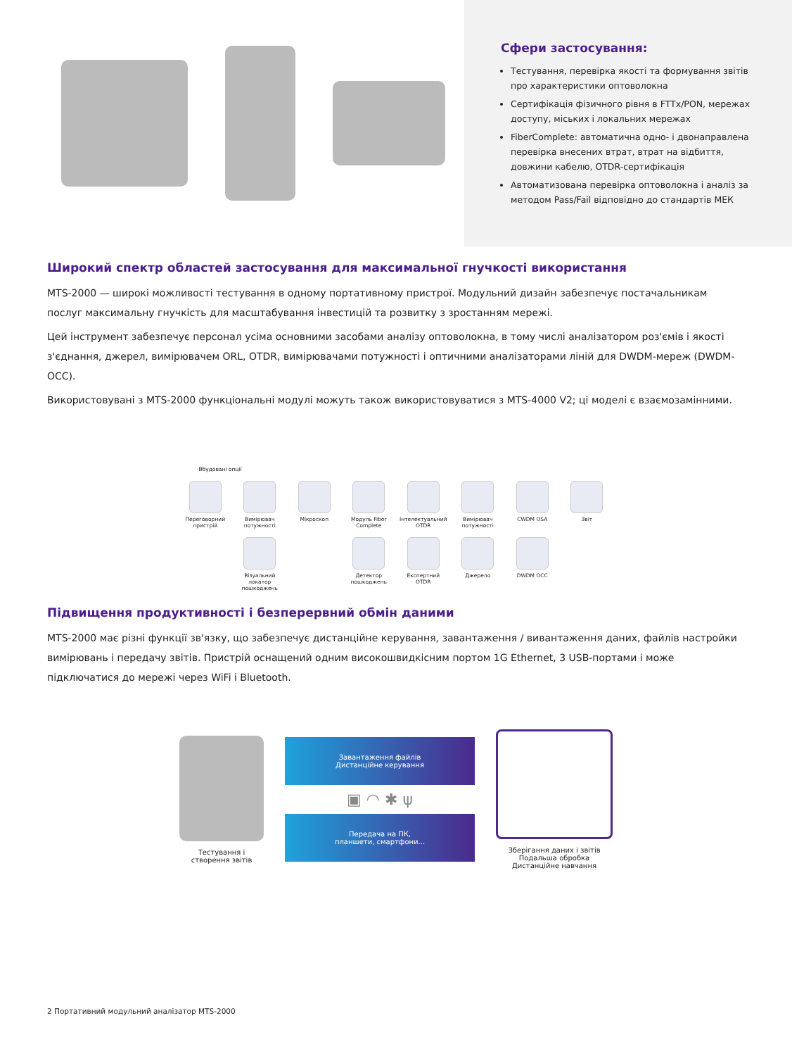Сфери застосування:
Тестування, перевірка якості та формування звітів про характеристики оптоволокна
Сертифікація фізичного рівня в FTTx/PON, мережах доступу, міських і локальних мережах
FiberComplete: автоматична одно- і двонаправлена перевірка внесених втрат, втрат на відбиття, довжини кабелю, OTDR-сертифікація
Автоматизована перевірка оптоволокна і аналіз за методом Pass/Fail відповідно до стандартів МЕК
Широкий спектр областей застосування для максимальної гнучкості використання
MTS-2000 — широкі можливості тестування в одному портативному пристрої. Модульний дизайн забезпечує постачальникам послуг максимальну гнучкість для масштабування інвестицій та розвитку з зростанням мережі.
Цей інструмент забезпечує персонал усіма основними засобами аналізу оптоволокна, в тому числі аналізатором роз'ємів і якості з'єднання, джерел, вимірювачем ORL, OTDR, вимірювачами потужності і оптичними аналізаторами ліній для DWDM-мереж (DWDM-OCC).
Використовувані з MTS-2000 функціональні модулі можуть також використовуватися з MTS-4000 V2; ці моделі є взаємозамінними.
Вбудовані опції
Переговорний пристрій
Вимірювач потужності
Мікроскоп Модуль Fiber Complete
Інтелектуальний OTDR
Вимірювач потужності
CWDM OSA Звіт
Візуальний локатор пошкоджень
Детектор пошкоджень
Експертний OTDR Джерело DWDM OCC
Підвищення продуктивності і безперервний обмін даними
MTS-2000 має різні функції зв'язку, що забезпечує дистанційне керування, завантаження / вивантаження даних, файлів настройки вимірювань і передачу звітів. Пристрій оснащений одним високошвидкісним портом 1G Ethernet, 3 USB-портами і може підключатися до мережі через WiFi і Bluetooth.
Тестування і
створення звітів
Завантаження файлів
Дистанційне керування
▣ ◠ ✱ ψ
Передача на ПК,
планшети, смартфони...
Зберігання даних і звітів
Подальша обробка
Дистанційне навчання
2 Портативний модульний аналізатор MTS-2000